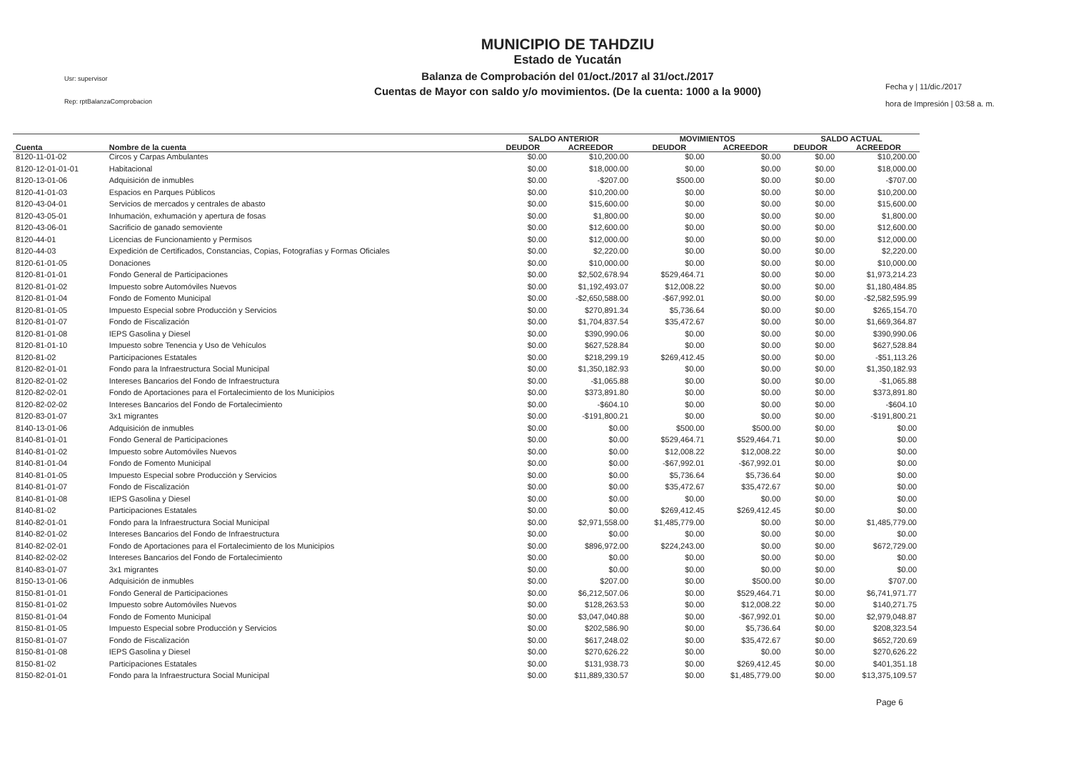Usr: supervisor
Rep: rptBalanzaComprobacion
MUNICIPIO DE TAHDZIU
Estado de Yucatán
Balanza de Comprobación del 01/oct./2017 al 31/oct./2017
Cuentas de Mayor con saldo y/o movimientos. (De la cuenta: 1000 a la 9000)
Fecha y | 11/dic./2017
hora de Impresión | 03:58 a. m.
| | | SALDO ANTERIOR | | MOVIMIENTOS | | SALDO ACTUAL | |
| --- | --- | --- | --- | --- | --- | --- | --- |
| Cuenta | Nombre de la cuenta | DEUDOR | ACREEDOR | DEUDOR | ACREEDOR | DEUDOR | ACREEDOR |
| 8120-11-01-02 | Circos y Carpas Ambulantes | $0.00 | $10,200.00 | $0.00 | $0.00 | $0.00 | $10,200.00 |
| 8120-12-01-01-01 | Habitacional | $0.00 | $18,000.00 | $0.00 | $0.00 | $0.00 | $18,000.00 |
| 8120-13-01-06 | Adquisición de inmubles | $0.00 | -$207.00 | $500.00 | $0.00 | $0.00 | -$707.00 |
| 8120-41-01-03 | Espacios en Parques Públicos | $0.00 | $10,200.00 | $0.00 | $0.00 | $0.00 | $10,200.00 |
| 8120-43-04-01 | Servicios de mercados y centrales de abasto | $0.00 | $15,600.00 | $0.00 | $0.00 | $0.00 | $15,600.00 |
| 8120-43-05-01 | Inhumación, exhumación y apertura de fosas | $0.00 | $1,800.00 | $0.00 | $0.00 | $0.00 | $1,800.00 |
| 8120-43-06-01 | Sacrificio de ganado semoviente | $0.00 | $12,600.00 | $0.00 | $0.00 | $0.00 | $12,600.00 |
| 8120-44-01 | Licencias de Funcionamiento y Permisos | $0.00 | $12,000.00 | $0.00 | $0.00 | $0.00 | $12,000.00 |
| 8120-44-03 | Expedición de Certificados, Constancias, Copias, Fotografías y Formas Oficiales | $0.00 | $2,220.00 | $0.00 | $0.00 | $0.00 | $2,220.00 |
| 8120-61-01-05 | Donaciones | $0.00 | $10,000.00 | $0.00 | $0.00 | $0.00 | $10,000.00 |
| 8120-81-01-01 | Fondo General de Participaciones | $0.00 | $2,502,678.94 | $529,464.71 | $0.00 | $0.00 | $1,973,214.23 |
| 8120-81-01-02 | Impuesto sobre Automóviles Nuevos | $0.00 | $1,192,493.07 | $12,008.22 | $0.00 | $0.00 | $1,180,484.85 |
| 8120-81-01-04 | Fondo de Fomento Municipal | $0.00 | -$2,650,588.00 | -$67,992.01 | $0.00 | $0.00 | -$2,582,595.99 |
| 8120-81-01-05 | Impuesto Especial sobre Producción y Servicios | $0.00 | $270,891.34 | $5,736.64 | $0.00 | $0.00 | $265,154.70 |
| 8120-81-01-07 | Fondo de Fiscalización | $0.00 | $1,704,837.54 | $35,472.67 | $0.00 | $0.00 | $1,669,364.87 |
| 8120-81-01-08 | IEPS Gasolina y Diesel | $0.00 | $390,990.06 | $0.00 | $0.00 | $0.00 | $390,990.06 |
| 8120-81-01-10 | Impuesto sobre Tenencia y Uso de Vehículos | $0.00 | $627,528.84 | $0.00 | $0.00 | $0.00 | $627,528.84 |
| 8120-81-02 | Participaciones Estatales | $0.00 | $218,299.19 | $269,412.45 | $0.00 | $0.00 | -$51,113.26 |
| 8120-82-01-01 | Fondo para la Infraestructura Social Municipal | $0.00 | $1,350,182.93 | $0.00 | $0.00 | $0.00 | $1,350,182.93 |
| 8120-82-01-02 | Intereses Bancarios del Fondo de Infraestructura | $0.00 | -$1,065.88 | $0.00 | $0.00 | $0.00 | -$1,065.88 |
| 8120-82-02-01 | Fondo de Aportaciones para el Fortalecimiento de los Municipios | $0.00 | $373,891.80 | $0.00 | $0.00 | $0.00 | $373,891.80 |
| 8120-82-02-02 | Intereses Bancarios del Fondo de Fortalecimiento | $0.00 | -$604.10 | $0.00 | $0.00 | $0.00 | -$604.10 |
| 8120-83-01-07 | 3x1 migrantes | $0.00 | -$191,800.21 | $0.00 | $0.00 | $0.00 | -$191,800.21 |
| 8140-13-01-06 | Adquisición de inmubles | $0.00 | $0.00 | $500.00 | $500.00 | $0.00 | $0.00 |
| 8140-81-01-01 | Fondo General de Participaciones | $0.00 | $0.00 | $529,464.71 | $529,464.71 | $0.00 | $0.00 |
| 8140-81-01-02 | Impuesto sobre Automóviles Nuevos | $0.00 | $0.00 | $12,008.22 | $12,008.22 | $0.00 | $0.00 |
| 8140-81-01-04 | Fondo de Fomento Municipal | $0.00 | $0.00 | -$67,992.01 | -$67,992.01 | $0.00 | $0.00 |
| 8140-81-01-05 | Impuesto Especial sobre Producción y Servicios | $0.00 | $0.00 | $5,736.64 | $5,736.64 | $0.00 | $0.00 |
| 8140-81-01-07 | Fondo de Fiscalización | $0.00 | $0.00 | $35,472.67 | $35,472.67 | $0.00 | $0.00 |
| 8140-81-01-08 | IEPS Gasolina y Diesel | $0.00 | $0.00 | $0.00 | $0.00 | $0.00 | $0.00 |
| 8140-81-02 | Participaciones Estatales | $0.00 | $0.00 | $269,412.45 | $269,412.45 | $0.00 | $0.00 |
| 8140-82-01-01 | Fondo para la Infraestructura Social Municipal | $0.00 | $2,971,558.00 | $1,485,779.00 | $0.00 | $0.00 | $1,485,779.00 |
| 8140-82-01-02 | Intereses Bancarios del Fondo de Infraestructura | $0.00 | $0.00 | $0.00 | $0.00 | $0.00 | $0.00 |
| 8140-82-02-01 | Fondo de Aportaciones para el Fortalecimiento de los Municipios | $0.00 | $896,972.00 | $224,243.00 | $0.00 | $0.00 | $672,729.00 |
| 8140-82-02-02 | Intereses Bancarios del Fondo de Fortalecimiento | $0.00 | $0.00 | $0.00 | $0.00 | $0.00 | $0.00 |
| 8140-83-01-07 | 3x1 migrantes | $0.00 | $0.00 | $0.00 | $0.00 | $0.00 | $0.00 |
| 8150-13-01-06 | Adquisición de inmubles | $0.00 | $207.00 | $0.00 | $500.00 | $0.00 | $707.00 |
| 8150-81-01-01 | Fondo General de Participaciones | $0.00 | $6,212,507.06 | $0.00 | $529,464.71 | $0.00 | $6,741,971.77 |
| 8150-81-01-02 | Impuesto sobre Automóviles Nuevos | $0.00 | $128,263.53 | $0.00 | $12,008.22 | $0.00 | $140,271.75 |
| 8150-81-01-04 | Fondo de Fomento Municipal | $0.00 | $3,047,040.88 | $0.00 | -$67,992.01 | $0.00 | $2,979,048.87 |
| 8150-81-01-05 | Impuesto Especial sobre Producción y Servicios | $0.00 | $202,586.90 | $0.00 | $5,736.64 | $0.00 | $208,323.54 |
| 8150-81-01-07 | Fondo de Fiscalización | $0.00 | $617,248.02 | $0.00 | $35,472.67 | $0.00 | $652,720.69 |
| 8150-81-01-08 | IEPS Gasolina y Diesel | $0.00 | $270,626.22 | $0.00 | $0.00 | $0.00 | $270,626.22 |
| 8150-81-02 | Participaciones Estatales | $0.00 | $131,938.73 | $0.00 | $269,412.45 | $0.00 | $401,351.18 |
| 8150-82-01-01 | Fondo para la Infraestructura Social Municipal | $0.00 | $11,889,330.57 | $0.00 | $1,485,779.00 | $0.00 | $13,375,109.57 |
Page 6